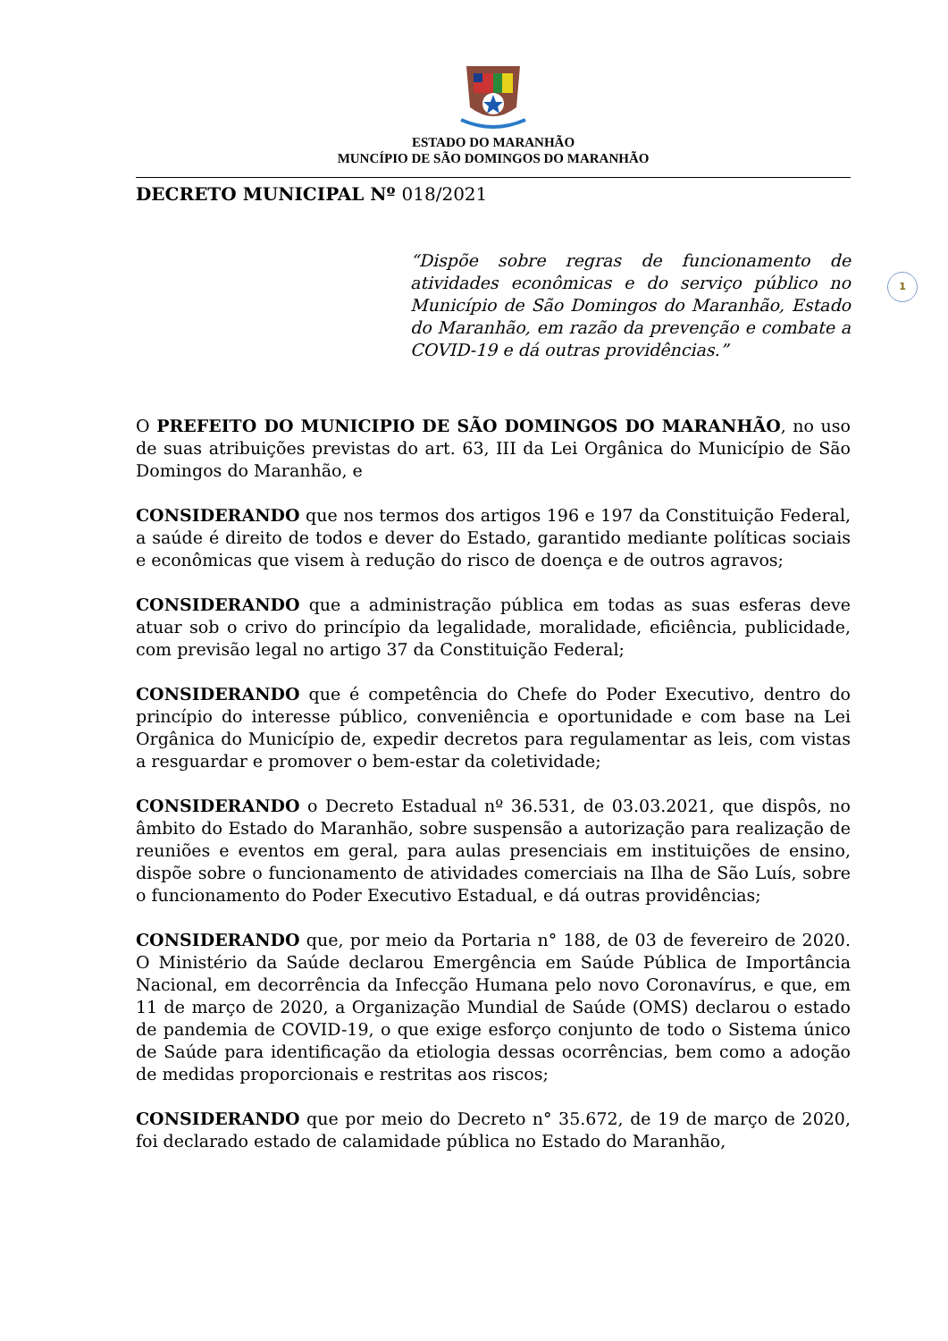1
ESTADO DO MARANHÃO
MUNCÍPIO DE SÃO DOMINGOS DO MARANHÃO
DECRETO MUNICIPAL Nº 018/2021
“Dispõe sobre regras de funcionamento de atividades econômicas e do serviço público no Município de São Domingos do Maranhão, Estado do Maranhão, em razão da prevenção e combate a COVID-19 e dá outras providências.”
O PREFEITO DO MUNICIPIO DE SÃO DOMINGOS DO MARANHÃO, no uso de suas atribuições previstas do art. 63, III da Lei Orgânica do Município de São Domingos do Maranhão, e
CONSIDERANDO que nos termos dos artigos 196 e 197 da Constituição Federal, a saúde é direito de todos e dever do Estado, garantido mediante políticas sociais e econômicas que visem à redução do risco de doença e de outros agravos;
CONSIDERANDO que a administração pública em todas as suas esferas deve atuar sob o crivo do princípio da legalidade, moralidade, eficiência, publicidade, com previsão legal no artigo 37 da Constituição Federal;
CONSIDERANDO que é competência do Chefe do Poder Executivo, dentro do princípio do interesse público, conveniência e oportunidade e com base na Lei Orgânica do Município de, expedir decretos para regulamentar as leis, com vistas a resguardar e promover o bem-estar da coletividade;
CONSIDERANDO o Decreto Estadual nº 36.531, de 03.03.2021, que dispôs, no âmbito do Estado do Maranhão, sobre suspensão a autorização para realização de reuniões e eventos em geral, para aulas presenciais em instituições de ensino, dispõe sobre o funcionamento de atividades comerciais na Ilha de São Luís, sobre o funcionamento do Poder Executivo Estadual, e dá outras providências;
CONSIDERANDO que, por meio da Portaria n° 188, de 03 de fevereiro de 2020. O Ministério da Saúde declarou Emergência em Saúde Pública de Importância Nacional, em decorrência da Infecção Humana pelo novo Coronavírus, e que, em 11 de março de 2020, a Organização Mundial de Saúde (OMS) declarou o estado de pandemia de COVID-19, o que exige esforço conjunto de todo o Sistema único de Saúde para identificação da etiologia dessas ocorrências, bem como a adoção de medidas proporcionais e restritas aos riscos;
CONSIDERANDO que por meio do Decreto n° 35.672, de 19 de março de 2020, foi declarado estado de calamidade pública no Estado do Maranhão,